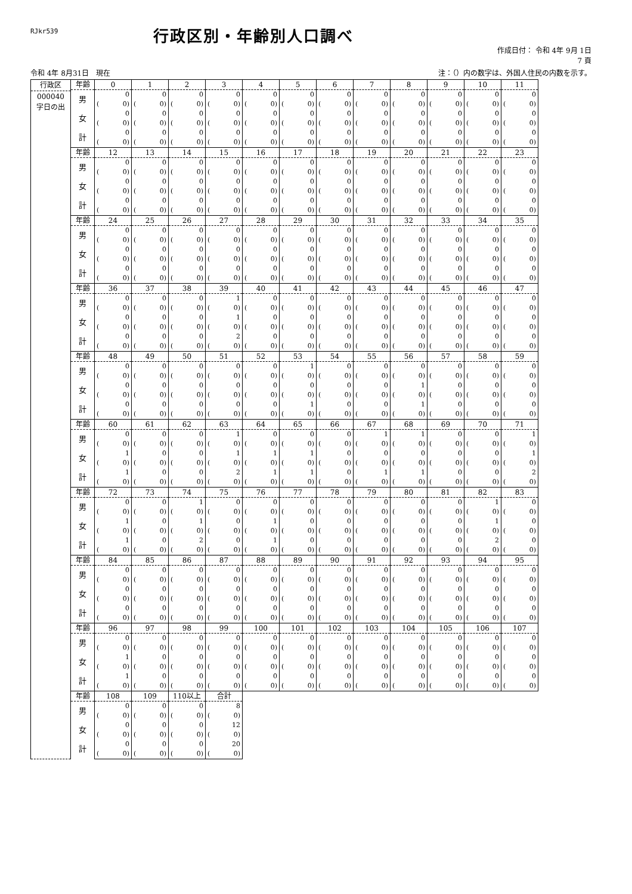RJkr539
行政区別・年齢別人口調べ
作成日付： 令和 4年 9月 1日
7 頁
令和 4年 8月31日　現在 注：（）内の数字は、外国人住民の内数を示す。
| 行政区 000040 字日の出 | 年齢 | 0 | 1 | 2 | 3 | 4 | 5 | 6 | 7 | 8 | 9 | 10 | 11 |
| --- | --- | --- | --- | --- | --- | --- | --- | --- | --- | --- | --- | --- | --- |
| | 男 | 0 | 0 | 0 | 0 | 0 | 0 | 0 | 0 | 0 | 0 | 0 | 0 |
| | | ( 0) | ( 0) | ( 0) | ( 0) | ( 0) | ( 0) | ( 0) | ( 0) | ( 0) | ( 0) | ( 0) | ( 0) |
| | 女 | 0 | 0 | 0 | 0 | 0 | 0 | 0 | 0 | 0 | 0 | 0 | 0 |
| | | ( 0) | ( 0) | ( 0) | ( 0) | ( 0) | ( 0) | ( 0) | ( 0) | ( 0) | ( 0) | ( 0) | ( 0) |
| | 計 | 0 | 0 | 0 | 0 | 0 | 0 | 0 | 0 | 0 | 0 | 0 | 0 |
| | | ( 0) | ( 0) | ( 0) | ( 0) | ( 0) | ( 0) | ( 0) | ( 0) | ( 0) | ( 0) | ( 0) | ( 0) |
| | 年齢 | 12 | 13 | 14 | 15 | 16 | 17 | 18 | 19 | 20 | 21 | 22 | 23 |
| | 男 | 0 | 0 | 0 | 0 | 0 | 0 | 0 | 0 | 0 | 0 | 0 | 0 |
| | | ( 0) | ( 0) | ( 0) | ( 0) | ( 0) | ( 0) | ( 0) | ( 0) | ( 0) | ( 0) | ( 0) | ( 0) |
| | 女 | 0 | 0 | 0 | 0 | 0 | 0 | 0 | 0 | 0 | 0 | 0 | 0 |
| | | ( 0) | ( 0) | ( 0) | ( 0) | ( 0) | ( 0) | ( 0) | ( 0) | ( 0) | ( 0) | ( 0) | ( 0) |
| | 計 | 0 | 0 | 0 | 0 | 0 | 0 | 0 | 0 | 0 | 0 | 0 | 0 |
| | | ( 0) | ( 0) | ( 0) | ( 0) | ( 0) | ( 0) | ( 0) | ( 0) | ( 0) | ( 0) | ( 0) | ( 0) |
| | 年齢 | 24 | 25 | 26 | 27 | 28 | 29 | 30 | 31 | 32 | 33 | 34 | 35 |
| | 男 | 0 | 0 | 0 | 0 | 0 | 0 | 0 | 0 | 0 | 0 | 0 | 0 |
| | | ( 0) | ( 0) | ( 0) | ( 0) | ( 0) | ( 0) | ( 0) | ( 0) | ( 0) | ( 0) | ( 0) | ( 0) |
| | 女 | 0 | 0 | 0 | 0 | 0 | 0 | 0 | 0 | 0 | 0 | 0 | 0 |
| | | ( 0) | ( 0) | ( 0) | ( 0) | ( 0) | ( 0) | ( 0) | ( 0) | ( 0) | ( 0) | ( 0) | ( 0) |
| | 計 | 0 | 0 | 0 | 0 | 0 | 0 | 0 | 0 | 0 | 0 | 0 | 0 |
| | | ( 0) | ( 0) | ( 0) | ( 0) | ( 0) | ( 0) | ( 0) | ( 0) | ( 0) | ( 0) | ( 0) | ( 0) |
| | 年齢 | 36 | 37 | 38 | 39 | 40 | 41 | 42 | 43 | 44 | 45 | 46 | 47 |
| | 男 | 0 | 0 | 0 | 1 | 0 | 0 | 0 | 0 | 0 | 0 | 0 | 0 |
| | | ( 0) | ( 0) | ( 0) | ( 0) | ( 0) | ( 0) | ( 0) | ( 0) | ( 0) | ( 0) | ( 0) | ( 0) |
| | 女 | 0 | 0 | 0 | 1 | 0 | 0 | 0 | 0 | 0 | 0 | 0 | 0 |
| | | ( 0) | ( 0) | ( 0) | ( 0) | ( 0) | ( 0) | ( 0) | ( 0) | ( 0) | ( 0) | ( 0) | ( 0) |
| | 計 | 0 | 0 | 0 | 2 | 0 | 0 | 0 | 0 | 0 | 0 | 0 | 0 |
| | | ( 0) | ( 0) | ( 0) | ( 0) | ( 0) | ( 0) | ( 0) | ( 0) | ( 0) | ( 0) | ( 0) | ( 0) |
| | 年齢 | 48 | 49 | 50 | 51 | 52 | 53 | 54 | 55 | 56 | 57 | 58 | 59 |
| | 男 | 0 | 0 | 0 | 0 | 0 | 1 | 0 | 0 | 0 | 0 | 0 | 0 |
| | | ( 0) | ( 0) | ( 0) | ( 0) | ( 0) | ( 0) | ( 0) | ( 0) | ( 0) | ( 0) | ( 0) | ( 0) |
| | 女 | 0 | 0 | 0 | 0 | 0 | 0 | 0 | 0 | 1 | 0 | 0 | 0 |
| | | ( 0) | ( 0) | ( 0) | ( 0) | ( 0) | ( 0) | ( 0) | ( 0) | ( 0) | ( 0) | ( 0) | ( 0) |
| | 計 | 0 | 0 | 0 | 0 | 0 | 1 | 0 | 0 | 1 | 0 | 0 | 0 |
| | | ( 0) | ( 0) | ( 0) | ( 0) | ( 0) | ( 0) | ( 0) | ( 0) | ( 0) | ( 0) | ( 0) | ( 0) |
| | 年齢 | 60 | 61 | 62 | 63 | 64 | 65 | 66 | 67 | 68 | 69 | 70 | 71 |
| | 男 | 0 | 0 | 0 | 1 | 0 | 0 | 0 | 1 | 1 | 0 | 0 | 1 |
| | | ( 0) | ( 0) | ( 0) | ( 0) | ( 0) | ( 0) | ( 0) | ( 0) | ( 0) | ( 0) | ( 0) | ( 0) |
| | 女 | 1 | 0 | 0 | 1 | 1 | 1 | 0 | 0 | 0 | 0 | 0 | 1 |
| | | ( 0) | ( 0) | ( 0) | ( 0) | ( 0) | ( 0) | ( 0) | ( 0) | ( 0) | ( 0) | ( 0) | ( 0) |
| | 計 | 1 | 0 | 0 | 2 | 1 | 1 | 0 | 1 | 1 | 0 | 0 | 2 |
| | | ( 0) | ( 0) | ( 0) | ( 0) | ( 0) | ( 0) | ( 0) | ( 0) | ( 0) | ( 0) | ( 0) | ( 0) |
| | 年齢 | 72 | 73 | 74 | 75 | 76 | 77 | 78 | 79 | 80 | 81 | 82 | 83 |
| | 男 | 0 | 0 | 1 | 0 | 0 | 0 | 0 | 0 | 0 | 0 | 1 | 0 |
| | | ( 0) | ( 0) | ( 0) | ( 0) | ( 0) | ( 0) | ( 0) | ( 0) | ( 0) | ( 0) | ( 0) | ( 0) |
| | 女 | 1 | 0 | 1 | 0 | 1 | 0 | 0 | 0 | 0 | 0 | 1 | 0 |
| | | ( 0) | ( 0) | ( 0) | ( 0) | ( 0) | ( 0) | ( 0) | ( 0) | ( 0) | ( 0) | ( 0) | ( 0) |
| | 計 | 1 | 0 | 2 | 0 | 1 | 0 | 0 | 0 | 0 | 0 | 2 | 0 |
| | | ( 0) | ( 0) | ( 0) | ( 0) | ( 0) | ( 0) | ( 0) | ( 0) | ( 0) | ( 0) | ( 0) | ( 0) |
| | 年齢 | 84 | 85 | 86 | 87 | 88 | 89 | 90 | 91 | 92 | 93 | 94 | 95 |
| | 男 | 0 | 0 | 0 | 0 | 0 | 0 | 0 | 0 | 0 | 0 | 0 | 0 |
| | | ( 0) | ( 0) | ( 0) | ( 0) | ( 0) | ( 0) | ( 0) | ( 0) | ( 0) | ( 0) | ( 0) | ( 0) |
| | 女 | 0 | 0 | 0 | 0 | 0 | 0 | 0 | 0 | 0 | 0 | 0 | 0 |
| | | ( 0) | ( 0) | ( 0) | ( 0) | ( 0) | ( 0) | ( 0) | ( 0) | ( 0) | ( 0) | ( 0) | ( 0) |
| | 計 | 0 | 0 | 0 | 0 | 0 | 0 | 0 | 0 | 0 | 0 | 0 | 0 |
| | | ( 0) | ( 0) | ( 0) | ( 0) | ( 0) | ( 0) | ( 0) | ( 0) | ( 0) | ( 0) | ( 0) | ( 0) |
| | 年齢 | 96 | 97 | 98 | 99 | 100 | 101 | 102 | 103 | 104 | 105 | 106 | 107 |
| | 男 | 0 | 0 | 0 | 0 | 0 | 0 | 0 | 0 | 0 | 0 | 0 | 0 |
| | | ( 0) | ( 0) | ( 0) | ( 0) | ( 0) | ( 0) | ( 0) | ( 0) | ( 0) | ( 0) | ( 0) | ( 0) |
| | 女 | 1 | 0 | 0 | 0 | 0 | 0 | 0 | 0 | 0 | 0 | 0 | 0 |
| | | ( 0) | ( 0) | ( 0) | ( 0) | ( 0) | ( 0) | ( 0) | ( 0) | ( 0) | ( 0) | ( 0) | ( 0) |
| | 計 | 1 | 0 | 0 | 0 | 0 | 0 | 0 | 0 | 0 | 0 | 0 | 0 |
| | | ( 0) | ( 0) | ( 0) | ( 0) | ( 0) | ( 0) | ( 0) | ( 0) | ( 0) | ( 0) | ( 0) | ( 0) |
| | 年齢 | 108 | 109 | 110以上 | 合計 | | | | | | | | |
| | 男 | 0 | 0 | 0 | 8 | | | | | | | | |
| | | ( 0) | ( 0) | ( 0) | ( 0) | | | | | | | | |
| | 女 | 0 | 0 | 0 | 12 | | | | | | | | |
| | | ( 0) | ( 0) | ( 0) | ( 0) | | | | | | | | |
| | 計 | 0 | 0 | 0 | 20 | | | | | | | | |
| | | ( 0) | ( 0) | ( 0) | ( 0) | | | | | | | | |